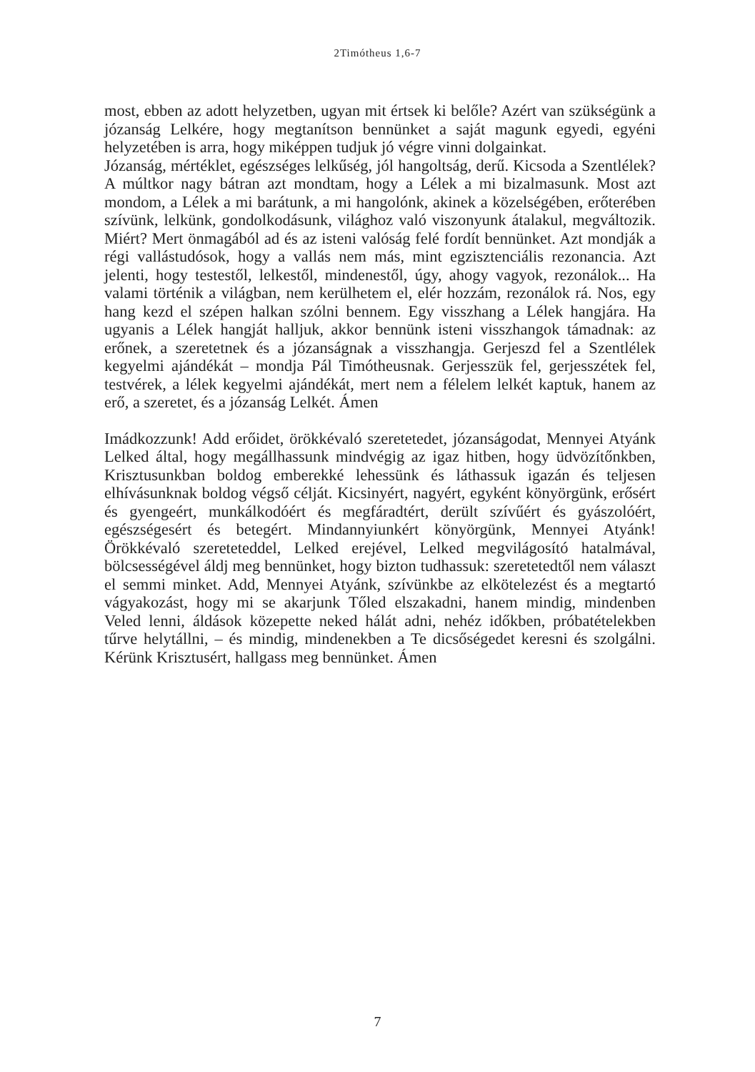2Timótheus 1,6-7
most, ebben az adott helyzetben, ugyan mit értsek ki belőle? Azért van szükségünk a józanság Lelkére, hogy megtanítson bennünket a saját magunk egyedi, egyéni helyzetében is arra, hogy miképpen tudjuk jó végre vinni dolgainkat.
Józanság, mértéklet, egészséges lelkűség, jól hangoltság, derű. Kicsoda a Szentlélek? A múltkor nagy bátran azt mondtam, hogy a Lélek a mi bizalmasunk. Most azt mondom, a Lélek a mi barátunk, a mi hangolónk, akinek a közelségében, erőterében szívünk, lelkünk, gondolkodásunk, világhoz való viszonyunk átalakul, megváltozik. Miért? Mert önmagából ad és az isteni valóság felé fordít bennünket. Azt mondják a régi vallástudósok, hogy a vallás nem más, mint egzisztenciális rezonancia. Azt jelenti, hogy testestől, lelkestől, mindenestől, úgy, ahogy vagyok, rezonálok... Ha valami történik a világban, nem kerülhetem el, elér hozzám, rezonálok rá. Nos, egy hang kezd el szépen halkan szólni bennem. Egy visszhang a Lélek hangjára. Ha ugyanis a Lélek hangját halljuk, akkor bennünk isteni visszhangok támadnak: az erőnek, a szeretetnek és a józanságnak a visszhangja. Gerjeszd fel a Szentlélek kegyelmi ajándékát – mondja Pál Timótheusnak. Gerjesszük fel, gerjesszétek fel, testvérek, a lélek kegyelmi ajándékát, mert nem a félelem lelkét kaptuk, hanem az erő, a szeretet, és a józanság Lelkét. Ámen
Imádkozzunk! Add erőidet, örökkévaló szeretetedet, józanságodat, Mennyei Atyánk Lelked által, hogy megállhassunk mindvégig az igaz hitben, hogy üdvözítőnkben, Krisztusunkban boldog emberekké lehessünk és láthassuk igazán és teljesen elhívásunknak boldog végső célját. Kicsinyért, nagyért, egyként könyörgünk, erősért és gyengeért, munkálkodóért és megfáradtért, derült szívűért és gyászolóért, egészségesért és betegért. Mindannyiunkért könyörgünk, Mennyei Atyánk! Örökkévaló szereteteddel, Lelked erejével, Lelked megvilágosító hatalmával, bölcsességével áldj meg bennünket, hogy bizton tudhassuk: szeretetedtől nem választ el semmi minket. Add, Mennyei Atyánk, szívünkbe az elkötelezést és a megtartó vágyakozást, hogy mi se akarjunk Tőled elszakadni, hanem mindig, mindenben Veled lenni, áldások közepette neked hálát adni, nehéz időkben, próbatételekben tűrve helytállni, – és mindig, mindenekben a Te dicsőségedet keresni és szolgálni. Kérünk Krisztusért, hallgass meg bennünket. Ámen
7